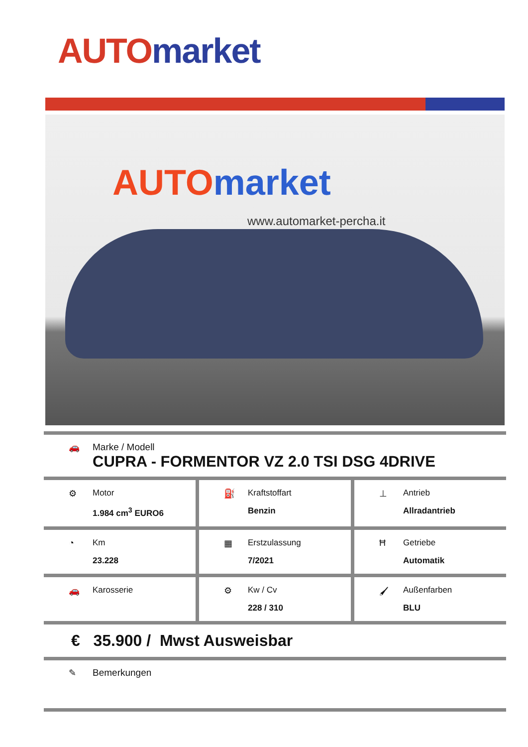AUTO market
AUTO market
www.automarket-percha.it
🚗 Marke / Modell
CUPRA - FORMENTOR VZ 2.0 TSI DSG 4DRIVE
⚙ Motor
1.984 cm<sup>3</sup> EURO6
⛽ Kraftstoffart
Benzin
⊥ Antrieb
Allradantrieb
◔ Km
23.228
▦ Erstzulassung
7/2021
Ħ Getriebe
Automatik
🚗 Karosserie ⚙ Kw / Cv
228 / 310
🖌 Außenfarben
BLU
€ 35.900 / Mwst Ausweisbar
✎ Bemerkungen